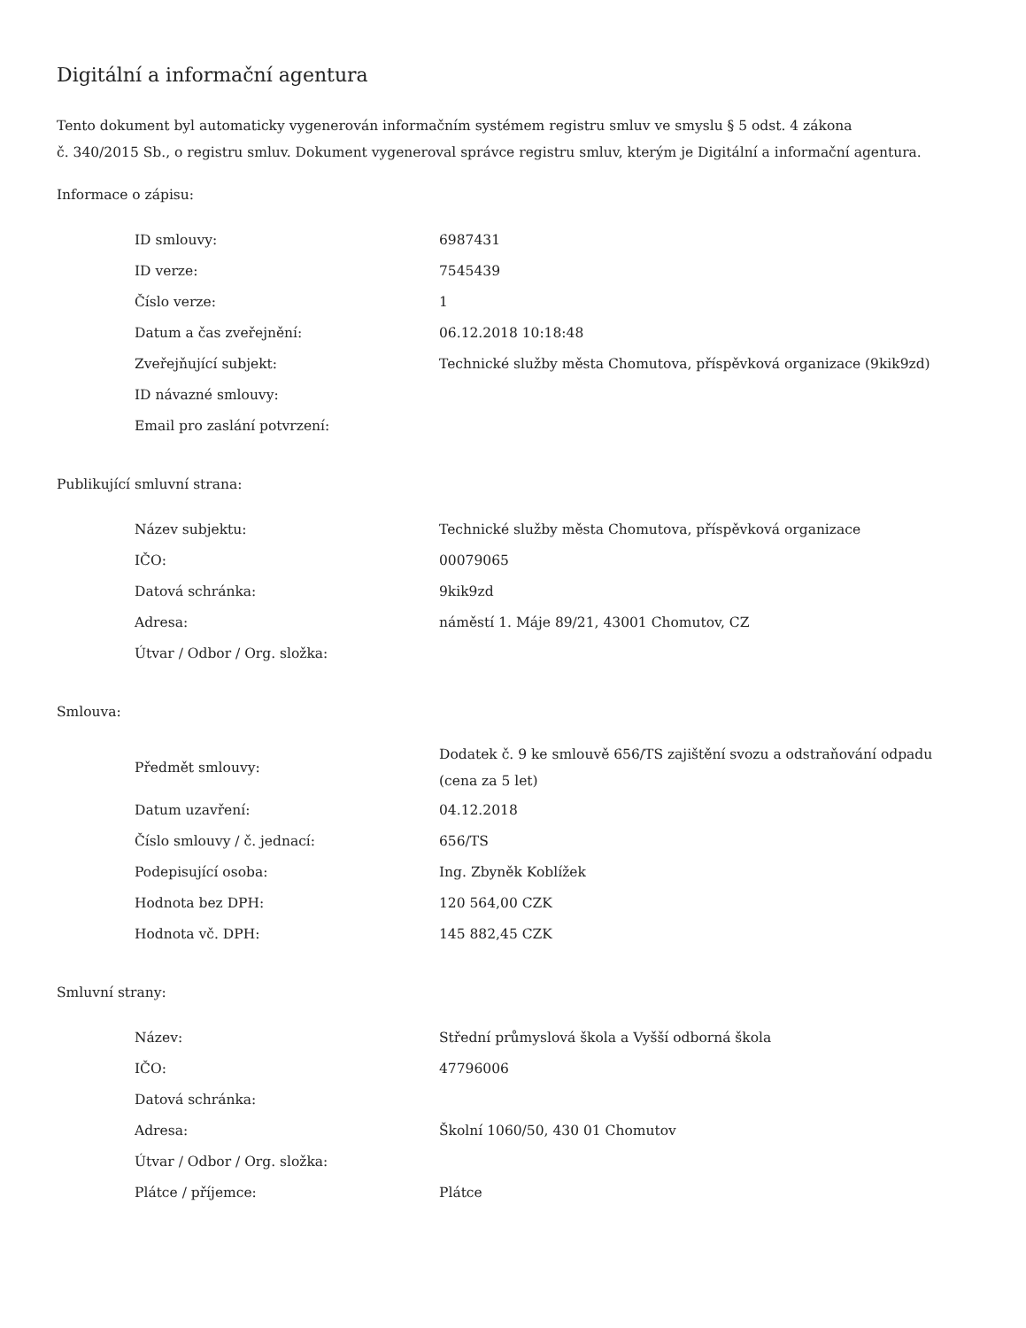Digitální a informační agentura
Tento dokument byl automaticky vygenerován informačním systémem registru smluv ve smyslu § 5 odst. 4 zákona
č. 340/2015 Sb., o registru smluv. Dokument vygeneroval správce registru smluv, kterým je Digitální a informační agentura.
Informace o zápisu:
| ID smlouvy: | 6987431 |
| ID verze: | 7545439 |
| Číslo verze: | 1 |
| Datum a čas zveřejnění: | 06.12.2018 10:18:48 |
| Zveřejňující subjekt: | Technické služby města Chomutova, příspěvková organizace (9kik9zd) |
| ID návazné smlouvy: | |
| Email pro zaslání potvrzení: | |
Publikující smluvní strana:
| Název subjektu: | Technické služby města Chomutova, příspěvková organizace |
| IČO: | 00079065 |
| Datová schránka: | 9kik9zd |
| Adresa: | náměstí 1. Máje 89/21, 43001 Chomutov, CZ |
| Útvar / Odbor / Org. složka: | |
Smlouva:
| Předmět smlouvy: | Dodatek č. 9 ke smlouvě 656/TS zajištění svozu a odstraňování odpadu (cena za 5 let) |
| Datum uzavření: | 04.12.2018 |
| Číslo smlouvy / č. jednací: | 656/TS |
| Podepisující osoba: | Ing. Zbyněk Koblížek |
| Hodnota bez DPH: | 120 564,00 CZK |
| Hodnota vč. DPH: | 145 882,45 CZK |
Smluvní strany:
| Název: | Střední průmyslová škola a Vyšší odborná škola |
| IČO: | 47796006 |
| Datová schránka: | |
| Adresa: | Školní 1060/50, 430 01 Chomutov |
| Útvar / Odbor / Org. složka: | |
| Plátce / příjemce: | Plátce |